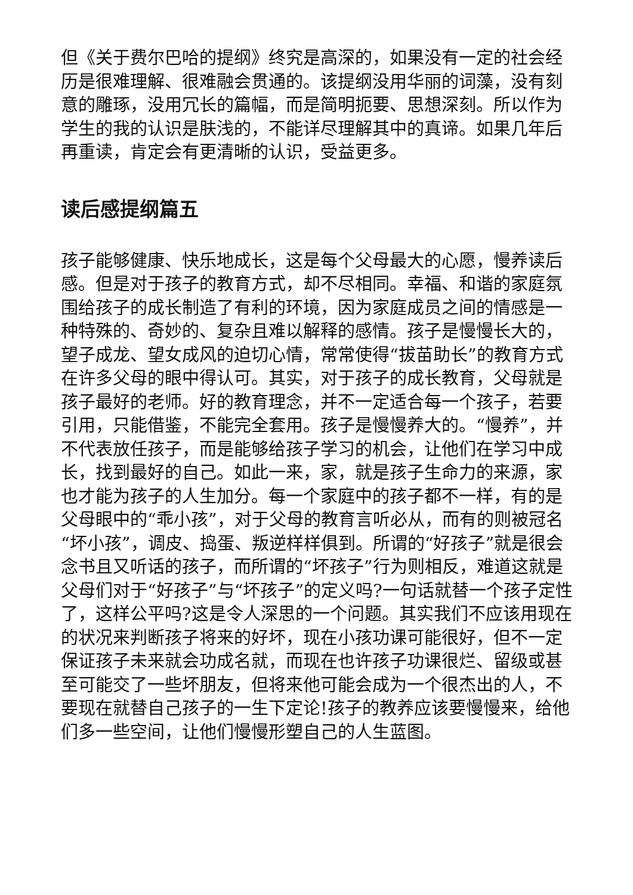但《关于费尔巴哈的提纲》终究是高深的，如果没有一定的社会经历是很难理解、很难融会贯通的。该提纲没用华丽的词藻，没有刻意的雕琢，没用冗长的篇幅，而是简明扼要、思想深刻。所以作为学生的我的认识是肤浅的，不能详尽理解其中的真谛。如果几年后再重读，肯定会有更清晰的认识，受益更多。
读后感提纲篇五
孩子能够健康、快乐地成长，这是每个父母最大的心愿，慢养读后感。但是对于孩子的教育方式，却不尽相同。幸福、和谐的家庭氛围给孩子的成长制造了有利的环境，因为家庭成员之间的情感是一种特殊的、奇妙的、复杂且难以解释的感情。孩子是慢慢长大的，望子成龙、望女成风的迫切心情，常常使得“拔苗助长”的教育方式在许多父母的眼中得认可。其实，对于孩子的成长教育，父母就是孩子最好的老师。好的教育理念，并不一定适合每一个孩子，若要引用，只能借鉴，不能完全套用。孩子是慢慢养大的。“慢养”，并不代表放任孩子，而是能够给孩子学习的机会，让他们在学习中成长，找到最好的自己。如此一来，家，就是孩子生命力的来源，家也才能为孩子的人生加分。每一个家庭中的孩子都不一样，有的是父母眼中的“乖小孩”，对于父母的教育言听必从，而有的则被冠名“坏小孩”，调皮、捣蛋、叛逆样样俱到。所谓的“好孩子”就是很会念书且又听话的孩子，而所谓的“坏孩子”行为则相反，难道这就是父母们对于“好孩子”与“坏孩子”的定义吗?一句话就替一个孩子定性了，这样公平吗?这是令人深思的一个问题。其实我们不应该用现在的状况来判断孩子将来的好坏，现在小孩功课可能很好，但不一定保证孩子未来就会功成名就，而现在也许孩子功课很烂、留级或甚至可能交了一些坏朋友，但将来他可能会成为一个很杰出的人，不要现在就替自己孩子的一生下定论!孩子的教养应该要慢慢来，给他们多一些空间，让他们慢慢形塑自己的人生蓝图。